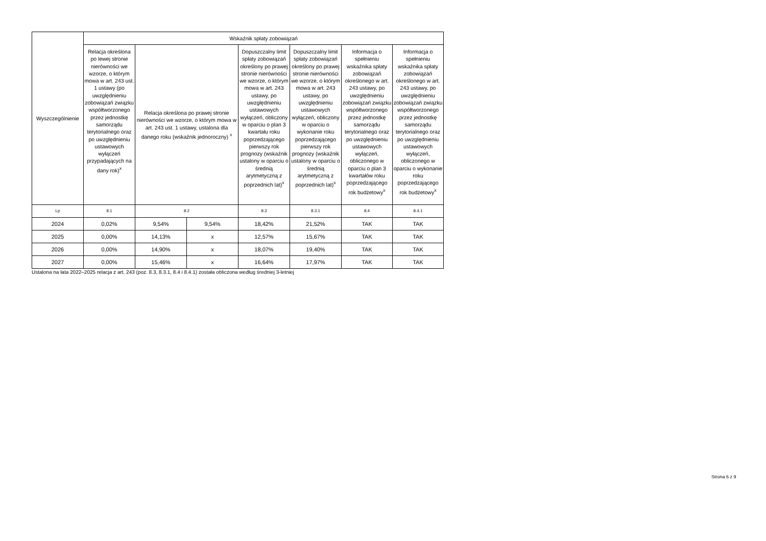| Wyszczególnienie | Wskaźnik spłaty zobowiązań | | | | | | |
| --- | --- | --- | --- | --- | --- | --- | --- |
| | Relacja określona po lewej stronie nierówności we wzorze, o którym mowa w art. 243 ust. 1 ustawy (po uwzględnieniu zobowiązań związku współtworzonego przez jednostkę samorządu terytorialnego oraz po uwzględnieniu ustawowych wyłączeń przypadających na dany rok)<sup>x</sup> | Relacja określona po prawej stronie nierówności we wzorze, o którym mowa w art. 243 ust. 1 ustawy, ustalona dla danego roku (wskaźnik jednoroczny) <sup>x</sup> | | Dopuszczalny limit spłaty zobowiązań określony po prawej stronie nierówności we wzorze, o którym mowa w art. 243 ustawy, po uwzględnieniu ustawowych wyłączeń, obliczony w oparciu o plan 3 kwartału roku poprzedzającego pierwszy rok prognozy (wskaźnik ustalony w oparciu o średnią arytmetyczną z poprzednich lat)<sup>x</sup> | Dopuszczalny limit spłaty zobowiązań określony po prawej stronie nierówności we wzorze, o którym mowa w art. 243 ustawy, po uwzględnieniu ustawowych wyłączeń, obliczony w oparciu o wykonanie roku poprzedzającego pierwszy rok prognozy (wskaźnik ustalony w oparciu o średnią arytmetyczną z poprzednich lat)<sup>x</sup> | Informacja o spełnieniu wskaźnika spłaty zobowiązań określonego w art. 243 ustawy, po uwzględnieniu zobowiązań związku współtworzonego przez jednostkę samorządu terytorialnego oraz po uwzględnieniu ustawowych wyłączeń, obliczonego w oparciu o plan 3 kwartałów roku poprzedzającego rok budżetowy<sup>x</sup> | Informacja o spełnieniu wskaźnika spłaty zobowiązań określonego w art. 243 ustawy, po uwzględnieniu zobowiązań związku współtworzonego przez jednostkę samorządu terytorialnego oraz po uwzględnieniu ustawowych wyłączeń, obliczonego w oparciu o wykonanie roku poprzedzającego rok budżetowy<sup>x</sup> |
| Lp | 8.1 | 8.2 | | 8.3 | 8.3.1 | 8.4 | 8.4.1 |
| 2024 | 0,02% | 9,54% | 9,54% | 18,42% | 21,52% | TAK | TAK |
| 2025 | 0,00% | 14,13% | x | 12,57% | 15,67% | TAK | TAK |
| 2026 | 0,00% | 14,90% | x | 18,07% | 19,40% | TAK | TAK |
| 2027 | 0,00% | 15,46% | x | 16,64% | 17,97% | TAK | TAK |
Ustalona na lata 2022–2025 relacja z art. 243 (poz. 8.3, 8.3.1, 8.4 i 8.4.1) została obliczona według średniej 3-letniej
Strona 6 z 9